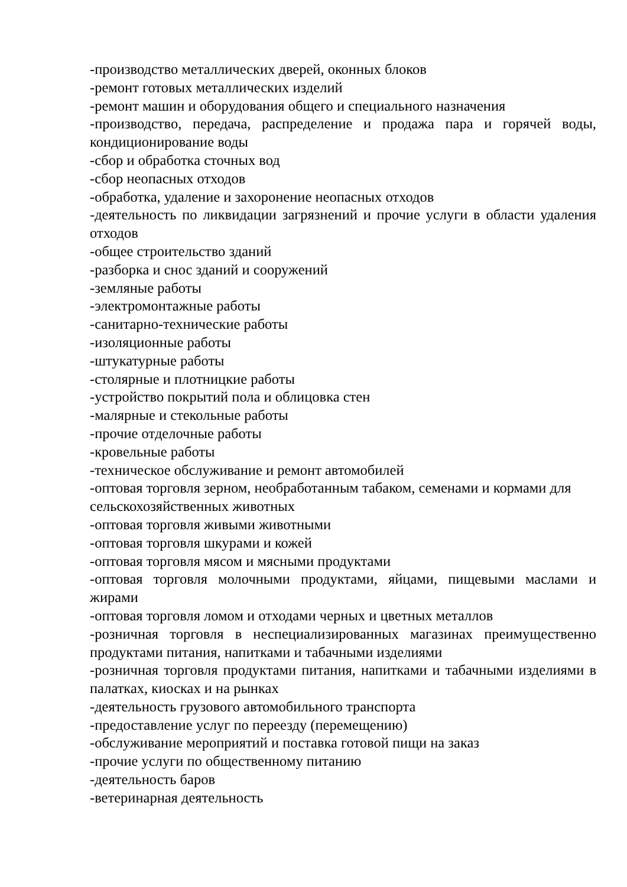-производство металлических дверей, оконных блоков
-ремонт готовых металлических изделий
-ремонт машин и оборудования общего и специального назначения
-производство, передача, распределение и продажа пара и горячей воды, кондиционирование воды
-сбор и обработка сточных вод
-сбор неопасных отходов
-обработка, удаление и захоронение неопасных отходов
-деятельность по ликвидации загрязнений и прочие услуги в области удаления отходов
-общее строительство зданий
-разборка и снос зданий и сооружений
-земляные работы
-электромонтажные работы
-санитарно-технические работы
-изоляционные работы
-штукатурные работы
-столярные и плотницкие работы
-устройство покрытий пола и облицовка стен
-малярные и стекольные работы
-прочие отделочные работы
-кровельные работы
-техническое обслуживание и ремонт автомобилей
-оптовая торговля зерном, необработанным табаком, семенами и кормами для сельскохозяйственных животных
-оптовая торговля живыми животными
-оптовая торговля шкурами и кожей
-оптовая торговля мясом и мясными продуктами
-оптовая торговля молочными продуктами, яйцами, пищевыми маслами и жирами
-оптовая торговля ломом и отходами черных и цветных металлов
-розничная торговля в неспециализированных магазинах преимущественно продуктами питания, напитками и табачными изделиями
-розничная торговля продуктами питания, напитками и табачными изделиями в палатках, киосках и на рынках
-деятельность грузового автомобильного транспорта
-предоставление услуг по переезду (перемещению)
-обслуживание мероприятий и поставка готовой пищи на заказ
-прочие услуги по общественному питанию
-деятельность баров
-ветеринарная деятельность